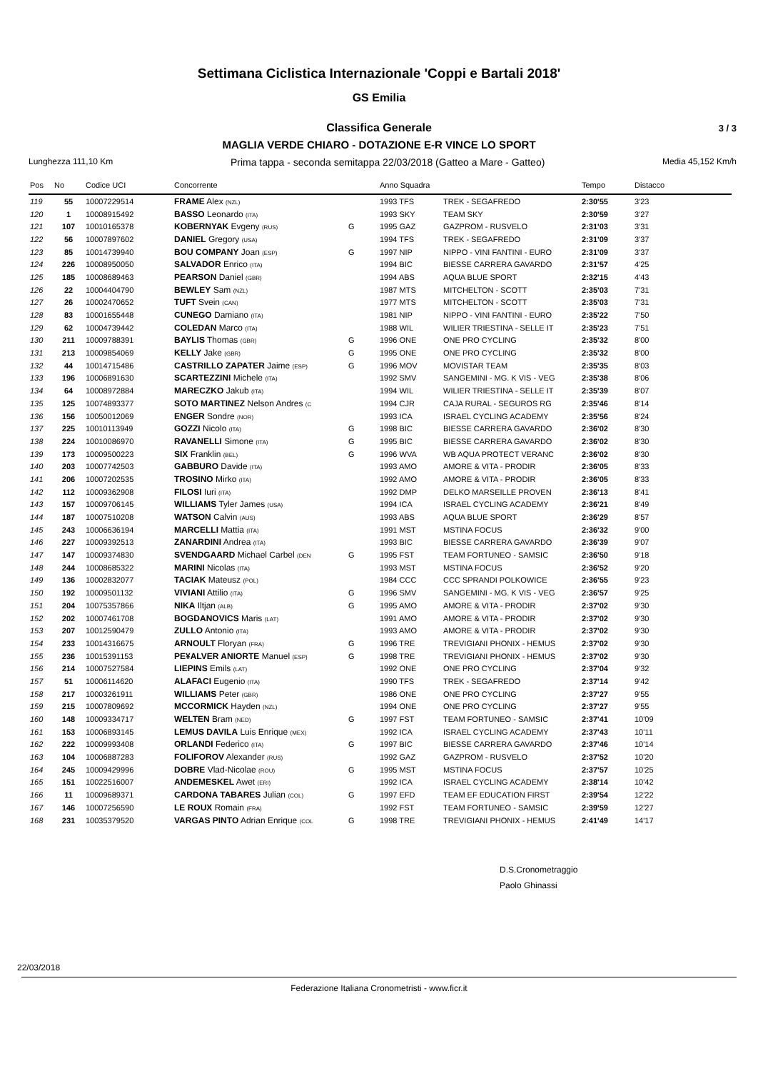Settimana Ciclistica Internazionale 'Coppi e Bartali 2018'
GS Emilia
Classifica Generale 3 / 3
MAGLIA VERDE CHIARO - DOTAZIONE E-R VINCE LO SPORT
Lunghezza 111,10 Km Prima tappa - seconda semitappa 22/03/2018 (Gatteo a Mare - Gatteo) Media 45,152 Km/h
| Pos | No | Codice UCI | Concorrente | | Anno Squadra | | Tempo | Distacco |
| --- | --- | --- | --- | --- | --- | --- | --- | --- |
| 119 | 55 | 10007229514 | FRAME Alex (NZL) | | 1993 TFS | TREK - SEGAFREDO | 2:30'55 | 3'23 |
| 120 | 1 | 10008915492 | BASSO Leonardo (ITA) | | 1993 SKY | TEAM SKY | 2:30'59 | 3'27 |
| 121 | 107 | 10010165378 | KOBERNYAK Evgeny (RUS) | G | 1995 GAZ | GAZPROM - RUSVELO | 2:31'03 | 3'31 |
| 122 | 56 | 10007897602 | DANIEL Gregory (USA) | | 1994 TFS | TREK - SEGAFREDO | 2:31'09 | 3'37 |
| 123 | 85 | 10014739940 | BOU COMPANY Joan (ESP) | G | 1997 NIP | NIPPO - VINI FANTINI - EURO | 2:31'09 | 3'37 |
| 124 | 226 | 10008950050 | SALVADOR Enrico (ITA) | | 1994 BIC | BIESSE CARRERA GAVARDO | 2:31'57 | 4'25 |
| 125 | 185 | 10008689463 | PEARSON Daniel (GBR) | | 1994 ABS | AQUA BLUE SPORT | 2:32'15 | 4'43 |
| 126 | 22 | 10004404790 | BEWLEY Sam (NZL) | | 1987 MTS | MITCHELTON - SCOTT | 2:35'03 | 7'31 |
| 127 | 26 | 10002470652 | TUFT Svein (CAN) | | 1977 MTS | MITCHELTON - SCOTT | 2:35'03 | 7'31 |
| 128 | 83 | 10001655448 | CUNEGO Damiano (ITA) | | 1981 NIP | NIPPO - VINI FANTINI - EURO | 2:35'22 | 7'50 |
| 129 | 62 | 10004739442 | COLEDAN Marco (ITA) | | 1988 WIL | WILIER TRIESTINA - SELLE IT | 2:35'23 | 7'51 |
| 130 | 211 | 10009788391 | BAYLIS Thomas (GBR) | G | 1996 ONE | ONE PRO CYCLING | 2:35'32 | 8'00 |
| 131 | 213 | 10009854069 | KELLY Jake (GBR) | G | 1995 ONE | ONE PRO CYCLING | 2:35'32 | 8'00 |
| 132 | 44 | 10014715486 | CASTRILLO ZAPATER Jaime (ESP) | G | 1996 MOV | MOVISTAR TEAM | 2:35'35 | 8'03 |
| 133 | 196 | 10006891630 | SCARTEZZINI Michele (ITA) | | 1992 SMV | SANGEMINI - MG. K VIS - VEG | 2:35'38 | 8'06 |
| 134 | 64 | 10008972884 | MARECZKO Jakub (ITA) | | 1994 WIL | WILIER TRIESTINA - SELLE IT | 2:35'39 | 8'07 |
| 135 | 125 | 10074893377 | SOTO MARTINEZ Nelson Andres (C | | 1994 CJR | CAJA RURAL - SEGUROS RG | 2:35'46 | 8'14 |
| 136 | 156 | 10050012069 | ENGER Sondre (NOR) | | 1993 ICA | ISRAEL CYCLING ACADEMY | 2:35'56 | 8'24 |
| 137 | 225 | 10010113949 | GOZZI Nicolo (ITA) | G | 1998 BIC | BIESSE CARRERA GAVARDO | 2:36'02 | 8'30 |
| 138 | 224 | 10010086970 | RAVANELLI Simone (ITA) | G | 1995 BIC | BIESSE CARRERA GAVARDO | 2:36'02 | 8'30 |
| 139 | 173 | 10009500223 | SIX Franklin (BEL) | G | 1996 WVA | WB AQUA PROTECT VERANC | 2:36'02 | 8'30 |
| 140 | 203 | 10007742503 | GABBURO Davide (ITA) | | 1993 AMO | AMORE & VITA - PRODIR | 2:36'05 | 8'33 |
| 141 | 206 | 10007202535 | TROSINO Mirko (ITA) | | 1992 AMO | AMORE & VITA - PRODIR | 2:36'05 | 8'33 |
| 142 | 112 | 10009362908 | FILOSI Iuri (ITA) | | 1992 DMP | DELKO MARSEILLE PROVEN | 2:36'13 | 8'41 |
| 143 | 157 | 10009706145 | WILLIAMS Tyler James (USA) | | 1994 ICA | ISRAEL CYCLING ACADEMY | 2:36'21 | 8'49 |
| 144 | 187 | 10007510208 | WATSON Calvin (AUS) | | 1993 ABS | AQUA BLUE SPORT | 2:36'29 | 8'57 |
| 145 | 243 | 10006636194 | MARCELLI Mattia (ITA) | | 1991 MST | MSTINA FOCUS | 2:36'32 | 9'00 |
| 146 | 227 | 10009392513 | ZANARDINI Andrea (ITA) | | 1993 BIC | BIESSE CARRERA GAVARDO | 2:36'39 | 9'07 |
| 147 | 147 | 10009374830 | SVENDGAARD Michael Carbel (DEN | G | 1995 FST | TEAM FORTUNEO - SAMSIC | 2:36'50 | 9'18 |
| 148 | 244 | 10008685322 | MARINI Nicolas (ITA) | | 1993 MST | MSTINA FOCUS | 2:36'52 | 9'20 |
| 149 | 136 | 10002832077 | TACIAK Mateusz (POL) | | 1984 CCC | CCC SPRANDI POLKOWICE | 2:36'55 | 9'23 |
| 150 | 192 | 10009501132 | VIVIANI Attilio (ITA) | G | 1996 SMV | SANGEMINI - MG. K VIS - VEG | 2:36'57 | 9'25 |
| 151 | 204 | 10075357866 | NIKA Iltjan (ALB) | G | 1995 AMO | AMORE & VITA - PRODIR | 2:37'02 | 9'30 |
| 152 | 202 | 10007461708 | BOGDANOVICS Maris (LAT) | | 1991 AMO | AMORE & VITA - PRODIR | 2:37'02 | 9'30 |
| 153 | 207 | 10012590479 | ZULLO Antonio (ITA) | | 1993 AMO | AMORE & VITA - PRODIR | 2:37'02 | 9'30 |
| 154 | 233 | 10014316675 | ARNOULT Floryan (FRA) | G | 1996 TRE | TREVIGIANI PHONIX - HEMUS | 2:37'02 | 9'30 |
| 155 | 236 | 10015391153 | PE¥ALVER ANIORTE Manuel (ESP) | G | 1998 TRE | TREVIGIANI PHONIX - HEMUS | 2:37'02 | 9'30 |
| 156 | 214 | 10007527584 | LIEPINS Emils (LAT) | | 1992 ONE | ONE PRO CYCLING | 2:37'04 | 9'32 |
| 157 | 51 | 10006114620 | ALAFACI Eugenio (ITA) | | 1990 TFS | TREK - SEGAFREDO | 2:37'14 | 9'42 |
| 158 | 217 | 10003261911 | WILLIAMS Peter (GBR) | | 1986 ONE | ONE PRO CYCLING | 2:37'27 | 9'55 |
| 159 | 215 | 10007809692 | MCCORMICK Hayden (NZL) | | 1994 ONE | ONE PRO CYCLING | 2:37'27 | 9'55 |
| 160 | 148 | 10009334717 | WELTEN Bram (NED) | G | 1997 FST | TEAM FORTUNEO - SAMSIC | 2:37'41 | 10'09 |
| 161 | 153 | 10006893145 | LEMUS DAVILA Luis Enrique (MEX) | | 1992 ICA | ISRAEL CYCLING ACADEMY | 2:37'43 | 10'11 |
| 162 | 222 | 10009993408 | ORLANDI Federico (ITA) | G | 1997 BIC | BIESSE CARRERA GAVARDO | 2:37'46 | 10'14 |
| 163 | 104 | 10006887283 | FOLIFOROV Alexander (RUS) | | 1992 GAZ | GAZPROM - RUSVELO | 2:37'52 | 10'20 |
| 164 | 245 | 10009429996 | DOBRE Vlad-Nicolae (ROU) | G | 1995 MST | MSTINA FOCUS | 2:37'57 | 10'25 |
| 165 | 151 | 10022516007 | ANDEMESKEL Awet (ERI) | | 1992 ICA | ISRAEL CYCLING ACADEMY | 2:38'14 | 10'42 |
| 166 | 11 | 10009689371 | CARDONA TABARES Julian (COL) | G | 1997 EFD | TEAM EF EDUCATION FIRST | 2:39'54 | 12'22 |
| 167 | 146 | 10007256590 | LE ROUX Romain (FRA) | | 1992 FST | TEAM FORTUNEO - SAMSIC | 2:39'59 | 12'27 |
| 168 | 231 | 10035379520 | VARGAS PINTO Adrian Enrique (COL | G | 1998 TRE | TREVIGIANI PHONIX - HEMUS | 2:41'49 | 14'17 |
D.S.Cronometraggio
Paolo Ghinassi
22/03/2018
Federazione Italiana Cronometristi - www.ficr.it